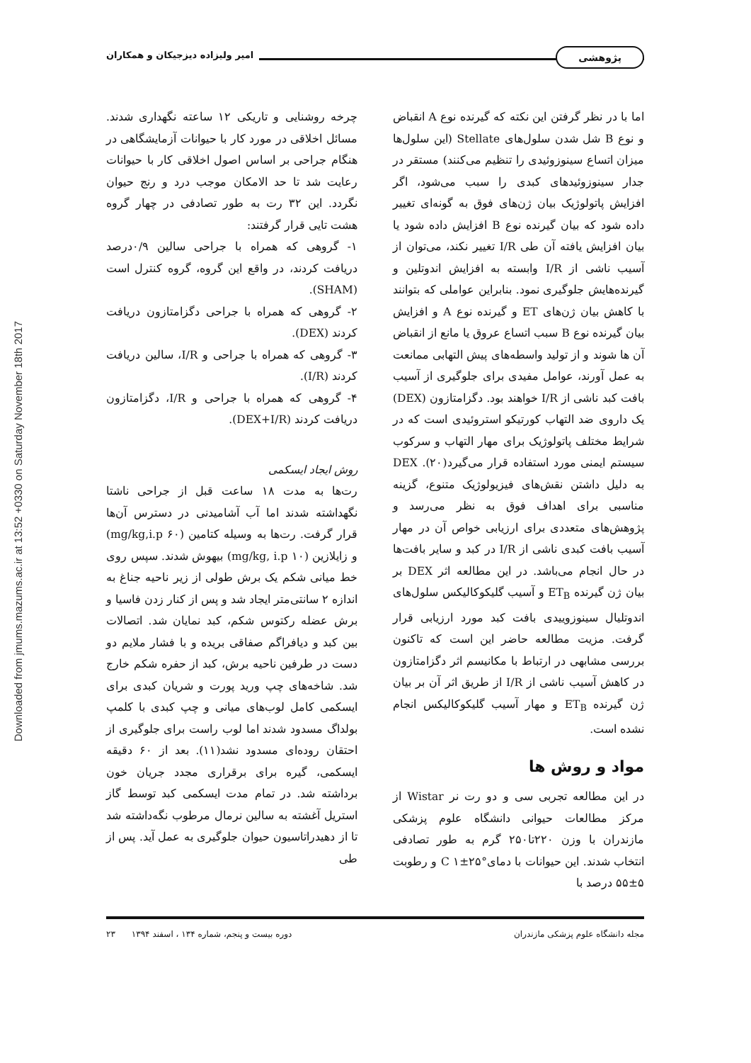پژوهشی
امیر ولیزاده دیزجیکان و همکاران
Downloaded from jmums.mazums.ac.ir at 13:52 +0330 on Saturday November 18th 2017
اما با در نظر گرفتن این نکته که گیرنده نوع A انقباض و نوع B شل شدن سلول‌های Stellate (این سلول‌ها میزان اتساع سینوزوئیدی را تنظیم می‌کنند) مستقر در جدار سینوزوئیدهای کبدی را سبب می‌شود، اگر افزایش پاتولوژیک بیان ژن‌های فوق به گونه‌ای تغییر داده شود که بیان گیرنده نوع B افزایش داده شود یا بیان افزایش یافته آن طی I/R تغییر نکند، می‌توان از آسیب ناشی از I/R وابسته به افزایش اندوتلین و گیرنده‌هایش جلوگیری نمود. بنابراین عواملی که بتوانند با کاهش بیان ژن‌های ET و گیرنده نوع A و افزایش بیان گیرنده نوع B سبب اتساع عروق یا مانع از انقباض آن ها شوند و از تولید واسطه‌های پیش التهابی ممانعت به عمل آورند، عوامل مفیدی برای جلوگیری از آسیب بافت کبد ناشی از I/R خواهند بود. دگزامتازون (DEX) یک داروی ضد التهاب کورتیکو استروئیدی است که در شرایط مختلف پاتولوژیک برای مهار التهاب و سرکوب سیستم ایمنی مورد استفاده قرار می‌گیرد(۲۰). DEX به دلیل داشتن نقش‌های فیزیولوژیک متنوع، گزینه مناسبی برای اهداف فوق به نظر می‌رسد و پژوهش‌های متعددی برای ارزیابی خواص آن در مهار آسیب بافت کبدی ناشی از I/R در کبد و سایر بافت‌ها در حال انجام می‌باشد. در این مطالعه اثر DEX بر بیان ژن گیرنده ET<sub>B</sub> و آسیب گلیکوکالیکس سلول‌های اندوتلیال سینوزوییدی بافت کبد مورد ارزیابی قرار گرفت. مزیت مطالعه حاضر این است که تاکنون بررسی مشابهی در ارتباط با مکانیسم اثر دگزامتازون در کاهش آسیب ناشی از I/R از طریق اثر آن بر بیان ژن گیرنده ET<sub>B</sub> و مهار آسیب گلیکوکالیکس انجام نشده است.
مواد و روش ها
در این مطالعه تجربی سی و دو رت نر Wistar از مرکز مطالعات حیوانی دانشگاه علوم پزشکی مازندران با وزن ۲۲۰تا۲۵۰ گرم به طور تصادفی انتخاب شدند. این حیوانات با دمای°C ۱±۲۵ و رطوبت ۵±۵۵ درصد با
چرخه روشنایی و تاریکی ۱۲ ساعته نگهداری شدند. مسائل اخلاقی در مورد کار با حیوانات آزمایشگاهی در هنگام جراحی بر اساس اصول اخلاقی کار با حیوانات رعایت شد تا حد الامکان موجب درد و رنج حیوان نگردد. این ۳۲ رت به طور تصادفی در چهار گروه هشت تایی قرار گرفتند:
۱- گروهی که همراه با جراحی سالین ۰/۹درصد دریافت کردند، در واقع این گروه، گروه کنترل است (SHAM).
۲- گروهی که همراه با جراحی دگزامتازون دریافت کردند (DEX).
۳- گروهی که همراه با جراحی و I/R، سالین دریافت کردند (I/R).
۴- گروهی که همراه با جراحی و I/R، دگزامتازون دریافت کردند (DEX+I/R).
روش ایجاد ایسکمی
رت‌ها به مدت ۱۸ ساعت قبل از جراحی ناشتا نگهداشته شدند اما آب آشامیدنی در دسترس آن‌ها قرار گرفت. رت‌ها به وسیله کتامین (۶۰ mg/kg,i.p) و زایلازین (۱۰ mg/kg, i.p) بیهوش شدند. سپس روی خط میانی شکم یک برش طولی از زیر ناحیه جناغ به اندازه ۲ سانتی‌متر ایجاد شد و پس از کنار زدن فاسیا و برش عضله رکتوس شکم، کبد نمایان شد. اتصالات بین کبد و دیافراگم صفاقی بریده و با فشار ملایم دو دست در طرفین ناحیه برش، کبد از حفره شکم خارج شد. شاخه‌های چپ ورید پورت و شریان کبدی برای ایسکمی کامل لوب‌های میانی و چپ کبدی با کلمپ بولداگ مسدود شدند اما لوب راست برای جلوگیری از احتقان روده‌ای مسدود نشد(۱۱). بعد از ۶۰ دقیقه ایسکمی، گیره برای برقراری مجدد جریان خون برداشته شد. در تمام مدت ایسکمی کبد توسط گاز استریل آغشته به سالین نرمال مرطوب نگه‌داشته شد تا از دهیدراتاسیون حیوان جلوگیری به عمل آید. پس از طی
مجله دانشگاه علوم پزشکی مازندران دوره بیست و پنجم، شماره ۱۳۴ ، اسفند ۱۳۹۴ ۲۳